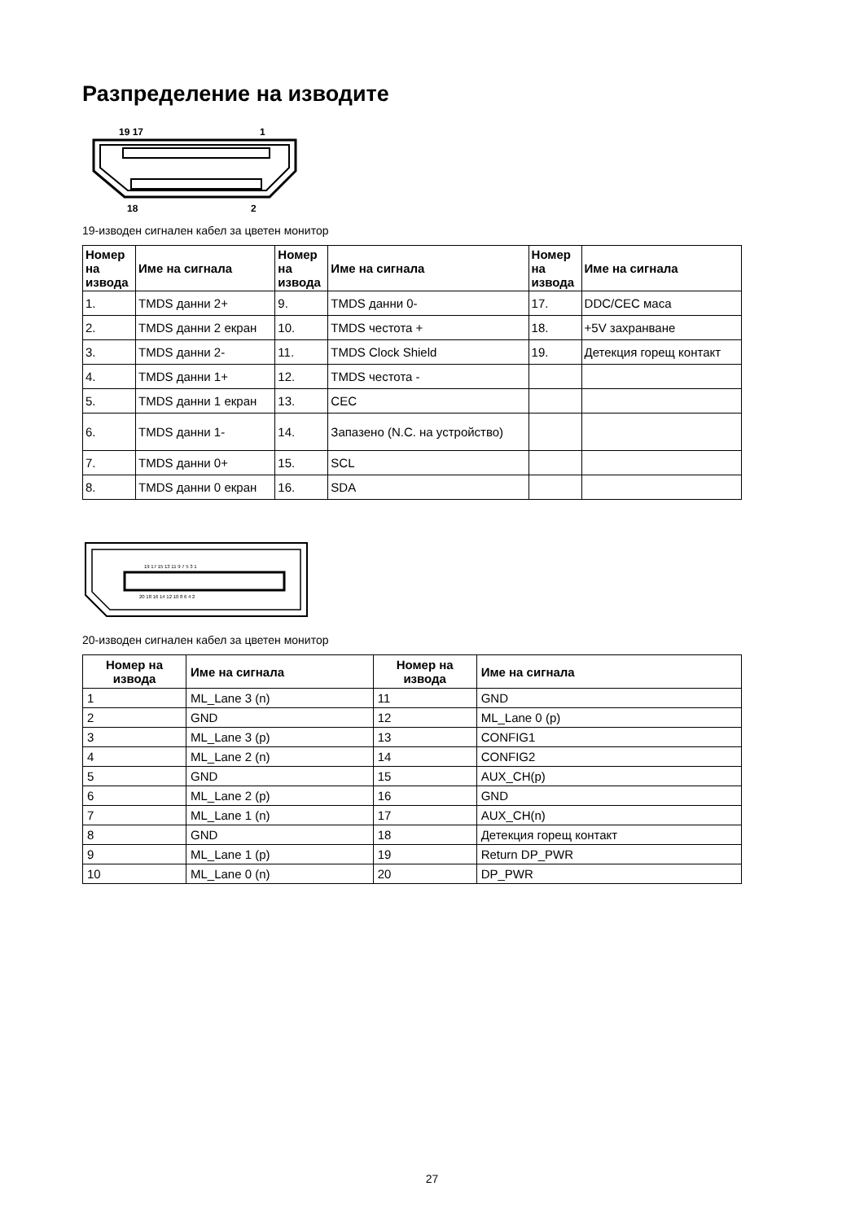Разпределение на изводите
19 17
1
18
2
19-изводен сигнален кабел за цветен монитор
| Номер на извода | Име на сигнала | Номер на извода | Име на сигнала | Номер на извода | Име на сигнала |
| --- | --- | --- | --- | --- | --- |
| 1. | TMDS данни 2+ | 9. | TMDS данни 0- | 17. | DDC/CEC маса |
| 2. | TMDS данни 2 екран | 10. | TMDS честота + | 18. | +5V захранване |
| 3. | TMDS данни 2- | 11. | TMDS Clock Shield | 19. | Детекция горещ контакт |
| 4. | TMDS данни 1+ | 12. | TMDS честота - | | |
| 5. | TMDS данни 1 екран | 13. | CEC | | |
| 6. | TMDS данни 1- | 14. | Запазено (N.C. на устройство) | | |
| 7. | TMDS данни 0+ | 15. | SCL | | |
| 8. | TMDS данни 0 екран | 16. | SDA | | |
19 17 15 13 11 9 7 5 3 1
20 18 16 14 12 10 8 6 4 2
20-изводен сигнален кабел за цветен монитор
| Номер на извода | Име на сигнала | Номер на извода | Име на сигнала |
| --- | --- | --- | --- |
| 1 | ML_Lane 3 (n) | 11 | GND |
| 2 | GND | 12 | ML_Lane 0 (p) |
| 3 | ML_Lane 3 (p) | 13 | CONFIG1 |
| 4 | ML_Lane 2 (n) | 14 | CONFIG2 |
| 5 | GND | 15 | AUX_CH(p) |
| 6 | ML_Lane 2 (p) | 16 | GND |
| 7 | ML_Lane 1 (n) | 17 | AUX_CH(n) |
| 8 | GND | 18 | Детекция горещ контакт |
| 9 | ML_Lane 1 (p) | 19 | Return DP_PWR |
| 10 | ML_Lane 0 (n) | 20 | DP_PWR |
27